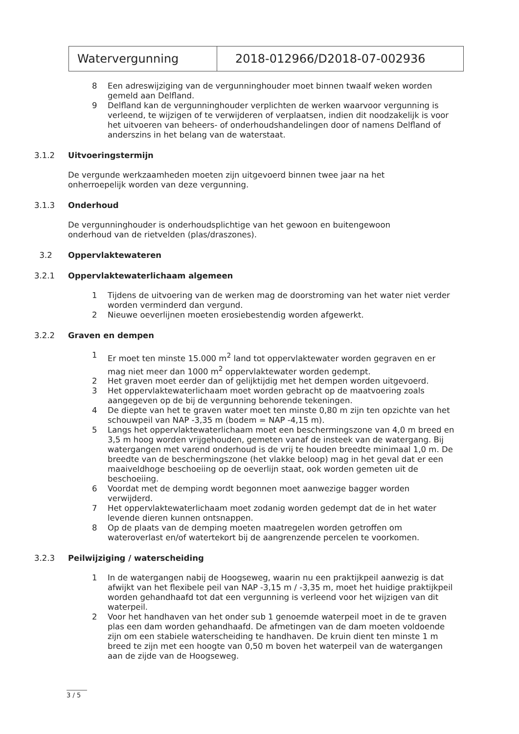Watervergunning 2018-012966/D2018-07-002936
8 Een adreswijziging van de vergunninghouder moet binnen twaalf weken worden gemeld aan Delfland.
9 Delfland kan de vergunninghouder verplichten de werken waarvoor vergunning is verleend, te wijzigen of te verwijderen of verplaatsen, indien dit noodzakelijk is voor het uitvoeren van beheers- of onderhoudshandelingen door of namens Delfland of anderszins in het belang van de waterstaat.
3.1.2 Uitvoeringstermijn
De vergunde werkzaamheden moeten zijn uitgevoerd binnen twee jaar na het
onherroepelijk worden van deze vergunning.
3.1.3 Onderhoud
De vergunninghouder is onderhoudsplichtige van het gewoon en buitengewoon
onderhoud van de rietvelden (plas/draszones).
3.2 Oppervlaktewateren
3.2.1 Oppervlaktewaterlichaam algemeen
1 Tijdens de uitvoering van de werken mag de doorstroming van het water niet verder worden verminderd dan vergund.
2 Nieuwe oeverlijnen moeten erosiebestendig worden afgewerkt.
3.2.2 Graven en dempen
1 Er moet ten minste 15.000 m<sup>2</sup> land tot oppervlaktewater worden gegraven en er mag niet meer dan 1000 m<sup>2</sup> oppervlaktewater worden gedempt.
2 Het graven moet eerder dan of gelijktijdig met het dempen worden uitgevoerd.
3 Het oppervlaktewaterlichaam moet worden gebracht op de maatvoering zoals aangegeven op de bij de vergunning behorende tekeningen.
4 De diepte van het te graven water moet ten minste 0,80 m zijn ten opzichte van het schouwpeil van NAP -3,35 m (bodem = NAP -4,15 m).
5 Langs het oppervlaktewaterlichaam moet een beschermingszone van 4,0 m breed en 3,5 m hoog worden vrijgehouden, gemeten vanaf de insteek van de watergang. Bij watergangen met varend onderhoud is de vrij te houden breedte minimaal 1,0 m. De breedte van de beschermingszone (het vlakke beloop) mag in het geval dat er een maaiveldhoge beschoeiing op de oeverlijn staat, ook worden gemeten uit de beschoeiing.
6 Voordat met de demping wordt begonnen moet aanwezige bagger worden verwijderd.
7 Het oppervlaktewaterlichaam moet zodanig worden gedempt dat de in het water levende dieren kunnen ontsnappen.
8 Op de plaats van de demping moeten maatregelen worden getroffen om wateroverlast en/of watertekort bij de aangrenzende percelen te voorkomen.
3.2.3 Peilwijziging / waterscheiding
1 In de watergangen nabij de Hoogseweg, waarin nu een praktijkpeil aanwezig is dat afwijkt van het flexibele peil van NAP -3,15 m / -3,35 m, moet het huidige praktijkpeil worden gehandhaafd tot dat een vergunning is verleend voor het wijzigen van dit waterpeil.
2 Voor het handhaven van het onder sub 1 genoemde waterpeil moet in de te graven plas een dam worden gehandhaafd. De afmetingen van de dam moeten voldoende zijn om een stabiele waterscheiding te handhaven. De kruin dient ten minste 1 m breed te zijn met een hoogte van 0,50 m boven het waterpeil van de watergangen aan de zijde van de Hoogseweg.
3 / 5